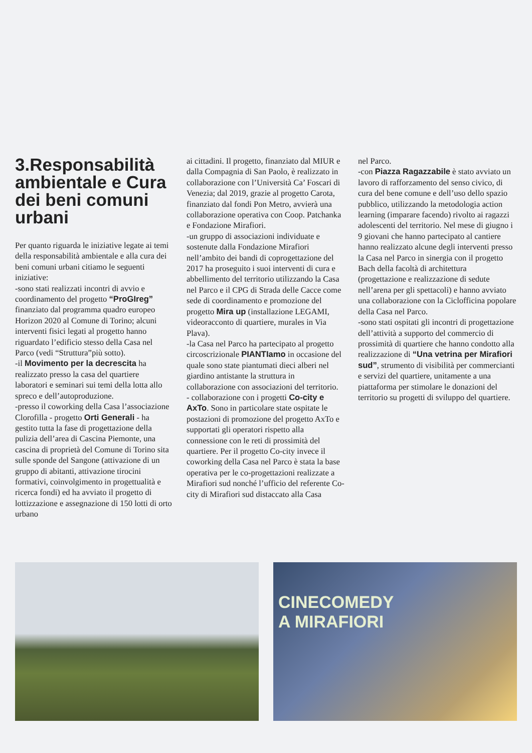3.Responsabilità ambientale e Cura dei beni comuni urbani
Per quanto riguarda le iniziative legate ai temi della responsabilità ambientale e alla cura dei beni comuni urbani citiamo le seguenti iniziative:
-sono stati realizzati incontri di avvio e coordinamento del progetto “ProGIreg” finanziato dal programma quadro europeo Horizon 2020 al Comune di Torino; alcuni interventi fisici legati al progetto hanno riguardato l’edificio stesso della Casa nel Parco (vedi “Struttura”più sotto).
-il Movimento per la decrescita ha realizzato presso la casa del quartiere laboratori e seminari sui temi della lotta allo spreco e dell’autoproduzione.
-presso il coworking della Casa l’associazione Clorofilla - progetto Orti Generali - ha gestito tutta la fase di progettazione della pulizia dell’area di Cascina Piemonte, una cascina di proprietà del Comune di Torino sita sulle sponde del Sangone (attivazione di un gruppo di abitanti, attivazione tirocini formativi, coinvolgimento in progettualità e ricerca fondi) ed ha avviato il progetto di lottizzazione e assegnazione di 150 lotti di orto urbano
ai cittadini. Il progetto, finanziato dal MIUR e dalla Compagnia di San Paolo, è realizzato in collaborazione con l’Università Ca’ Foscari di Venezia; dal 2019, grazie al progetto Carota, finanziato dal fondi Pon Metro, avvierà una collaborazione operativa con Coop. Patchanka e Fondazione Mirafiori.
-un gruppo di associazioni individuate e sostenute dalla Fondazione Mirafiori nell’ambito dei bandi di coprogettazione del 2017 ha proseguito i suoi interventi di cura e abbellimento del territorio utilizzando la Casa nel Parco e il CPG di Strada delle Cacce come sede di coordinamento e promozione del progetto Mira up (installazione LEGAMI, videoracconto di quartiere, murales in Via Plava).
-la Casa nel Parco ha partecipato al progetto circoscrizionale PIANTIamo in occasione del quale sono state piantumati dieci alberi nel giardino antistante la struttura in collaborazione con associazioni del territorio.
- collaborazione con i progetti Co-city e AxTo. Sono in particolare state ospitate le postazioni di promozione del progetto AxTo e supportati gli operatori rispetto alla connessione con le reti di prossimità del quartiere. Per il progetto Co-city invece il coworking della Casa nel Parco è stata la base operativa per le co-progettazioni realizzate a Mirafiori sud nonché l’ufficio del referente Co-city di Mirafiori sud distaccato alla Casa
nel Parco.
-con Piazza Ragazzabile è stato avviato un lavoro di rafforzamento del senso civico, di cura del bene comune e dell’uso dello spazio pubblico, utilizzando la metodologia action learning (imparare facendo) rivolto ai ragazzi adolescenti del territorio. Nel mese di giugno i 9 giovani che hanno partecipato al cantiere hanno realizzato alcune degli interventi presso la Casa nel Parco in sinergia con il progetto Bach della facoltà di architettura (progettazione e realizzazione di sedute nell’arena per gli spettacoli) e hanno avviato una collaborazione con la Ciclofficina popolare della Casa nel Parco.
-sono stati ospitati gli incontri di progettazione dell’attività a supporto del commercio di prossimità di quartiere che hanno condotto alla realizzazione di “Una vetrina per Mirafiori sud”, strumento di visibilità per commercianti e servizi del quartiere, unitamente a una piattaforma per stimolare le donazioni del territorio su progetti di sviluppo del quartiere.
CINECOMEDY
A MIRAFIORI